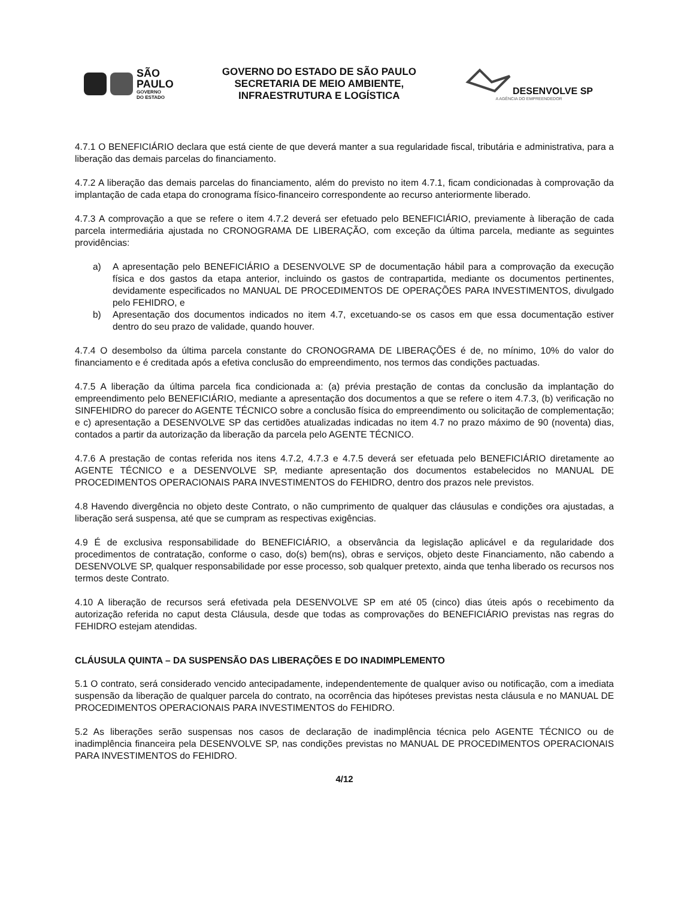SÃO
PAULO
GOVERNO
DO ESTADO
GOVERNO DO ESTADO DE SÃO PAULO
SECRETARIA DE MEIO AMBIENTE,
INFRAESTRUTURA E LOGÍSTICA
DESENVOLVE SP
A AGÊNCIA DO EMPREENDEDOR
4.7.1 O BENEFICIÁRIO declara que está ciente de que deverá manter a sua regularidade fiscal, tributária e administrativa, para a liberação das demais parcelas do financiamento.
4.7.2 A liberação das demais parcelas do financiamento, além do previsto no item 4.7.1, ficam condicionadas à comprovação da implantação de cada etapa do cronograma físico-financeiro correspondente ao recurso anteriormente liberado.
4.7.3 A comprovação a que se refere o item 4.7.2 deverá ser efetuado pelo BENEFICIÁRIO, previamente à liberação de cada parcela intermediária ajustada no CRONOGRAMA DE LIBERAÇÃO, com exceção da última parcela, mediante as seguintes providências:
a) A apresentação pelo BENEFICIÁRIO a DESENVOLVE SP de documentação hábil para a comprovação da execução física e dos gastos da etapa anterior, incluindo os gastos de contrapartida, mediante os documentos pertinentes, devidamente especificados no MANUAL DE PROCEDIMENTOS DE OPERAÇÕES PARA INVESTIMENTOS, divulgado pelo FEHIDRO, e
b) Apresentação dos documentos indicados no item 4.7, excetuando-se os casos em que essa documentação estiver dentro do seu prazo de validade, quando houver.
4.7.4 O desembolso da última parcela constante do CRONOGRAMA DE LIBERAÇÕES é de, no mínimo, 10% do valor do financiamento e é creditada após a efetiva conclusão do empreendimento, nos termos das condições pactuadas.
4.7.5 A liberação da última parcela fica condicionada a: (a) prévia prestação de contas da conclusão da implantação do empreendimento pelo BENEFICIÁRIO, mediante a apresentação dos documentos a que se refere o item 4.7.3, (b) verificação no SINFEHIDRO do parecer do AGENTE TÉCNICO sobre a conclusão física do empreendimento ou solicitação de complementação; e c) apresentação a DESENVOLVE SP das certidões atualizadas indicadas no item 4.7 no prazo máximo de 90 (noventa) dias, contados a partir da autorização da liberação da parcela pelo AGENTE TÉCNICO.
4.7.6 A prestação de contas referida nos itens 4.7.2, 4.7.3 e 4.7.5 deverá ser efetuada pelo BENEFICIÁRIO diretamente ao AGENTE TÉCNICO e a DESENVOLVE SP, mediante apresentação dos documentos estabelecidos no MANUAL DE PROCEDIMENTOS OPERACIONAIS PARA INVESTIMENTOS do FEHIDRO, dentro dos prazos nele previstos.
4.8 Havendo divergência no objeto deste Contrato, o não cumprimento de qualquer das cláusulas e condições ora ajustadas, a liberação será suspensa, até que se cumpram as respectivas exigências.
4.9 É de exclusiva responsabilidade do BENEFICIÁRIO, a observância da legislação aplicável e da regularidade dos procedimentos de contratação, conforme o caso, do(s) bem(ns), obras e serviços, objeto deste Financiamento, não cabendo a DESENVOLVE SP, qualquer responsabilidade por esse processo, sob qualquer pretexto, ainda que tenha liberado os recursos nos termos deste Contrato.
4.10 A liberação de recursos será efetivada pela DESENVOLVE SP em até 05 (cinco) dias úteis após o recebimento da autorização referida no caput desta Cláusula, desde que todas as comprovações do BENEFICIÁRIO previstas nas regras do FEHIDRO estejam atendidas.
CLÁUSULA QUINTA – DA SUSPENSÃO DAS LIBERAÇÕES E DO INADIMPLEMENTO
5.1 O contrato, será considerado vencido antecipadamente, independentemente de qualquer aviso ou notificação, com a imediata suspensão da liberação de qualquer parcela do contrato, na ocorrência das hipóteses previstas nesta cláusula e no MANUAL DE PROCEDIMENTOS OPERACIONAIS PARA INVESTIMENTOS do FEHIDRO.
5.2 As liberações serão suspensas nos casos de declaração de inadimplência técnica pelo AGENTE TÉCNICO ou de inadimplência financeira pela DESENVOLVE SP, nas condições previstas no MANUAL DE PROCEDIMENTOS OPERACIONAIS PARA INVESTIMENTOS do FEHIDRO.
4/12